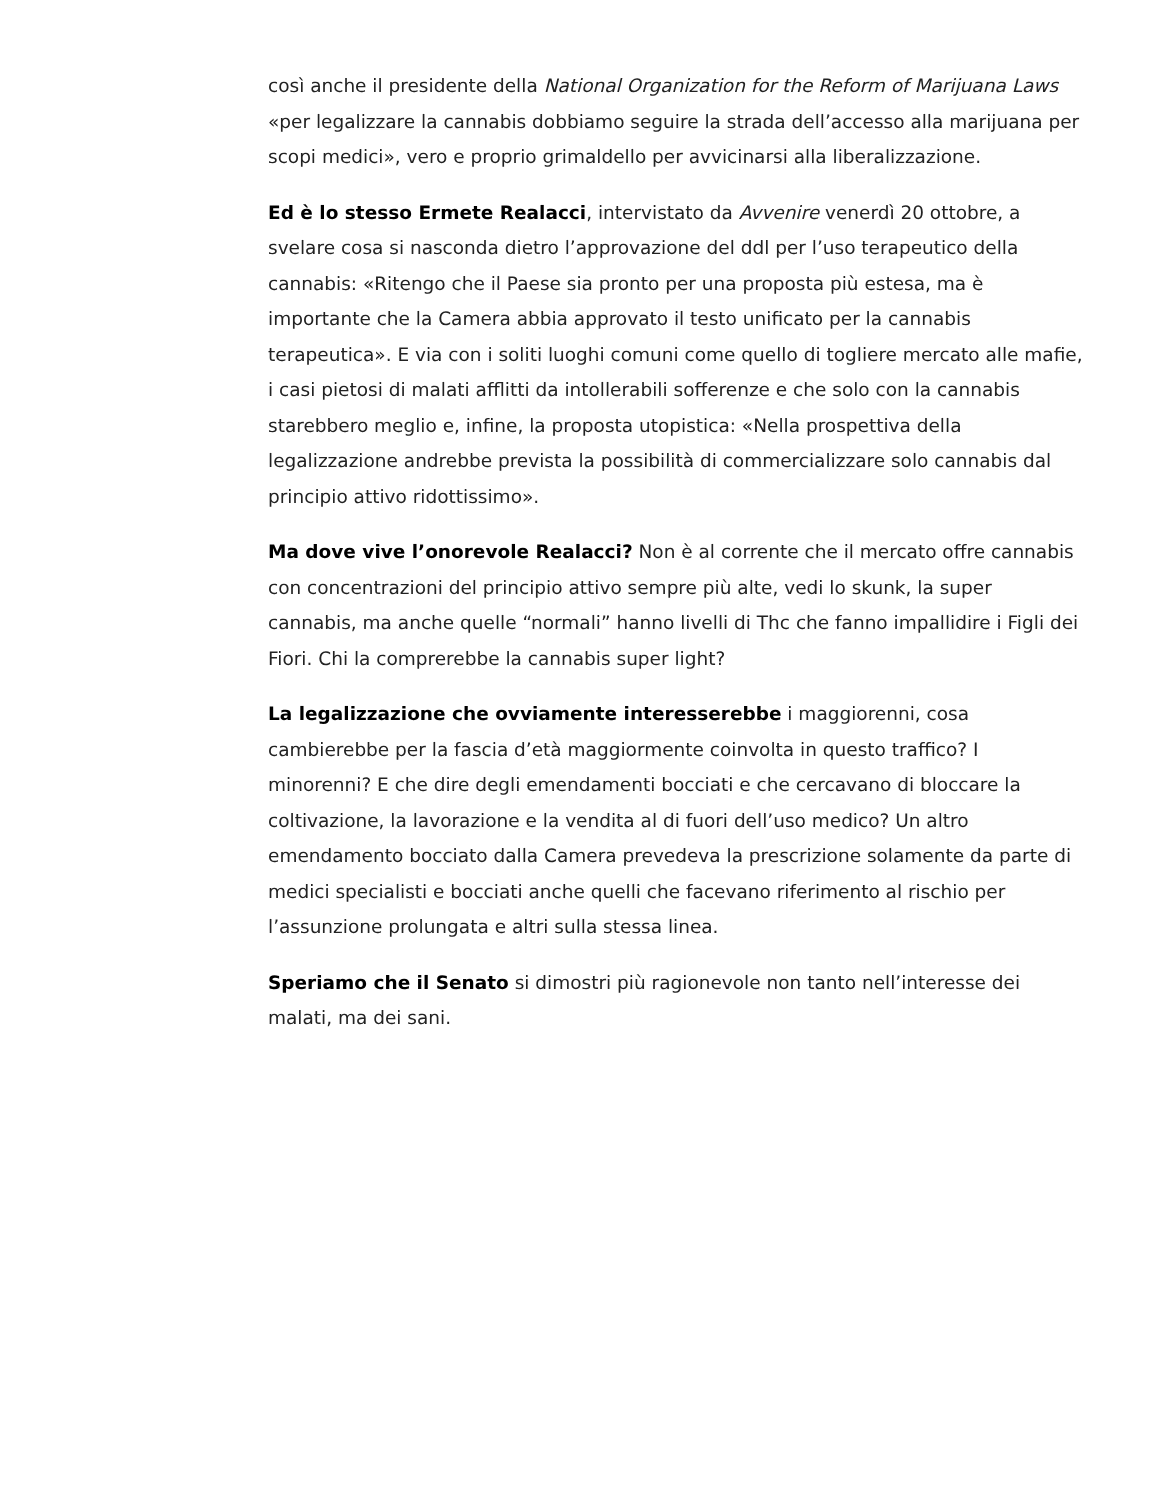così anche il presidente della National Organization for the Reform of Marijuana Laws «per legalizzare la cannabis dobbiamo seguire la strada dell’accesso alla marijuana per scopi medici», vero e proprio grimaldello per avvicinarsi alla liberalizzazione.
Ed è lo stesso Ermete Realacci, intervistato da Avvenire venerdì 20 ottobre, a svelare cosa si nasconda dietro l’approvazione del ddl per l’uso terapeutico della cannabis: «Ritengo che il Paese sia pronto per una proposta più estesa, ma è importante che la Camera abbia approvato il testo unificato per la cannabis terapeutica». E via con i soliti luoghi comuni come quello di togliere mercato alle mafie, i casi pietosi di malati afflitti da intollerabili sofferenze e che solo con la cannabis starebbero meglio e, infine, la proposta utopistica: «Nella prospettiva della legalizzazione andrebbe prevista la possibilità di commercializzare solo cannabis dal principio attivo ridottissimo».
Ma dove vive l’onorevole Realacci? Non è al corrente che il mercato offre cannabis con concentrazioni del principio attivo sempre più alte, vedi lo skunk, la super cannabis, ma anche quelle “normali” hanno livelli di Thc che fanno impallidire i Figli dei Fiori. Chi la comprerebbe la cannabis super light?
La legalizzazione che ovviamente interesserebbe i maggiorenni, cosa cambierebbe per la fascia d’età maggiormente coinvolta in questo traffico? I minorenni? E che dire degli emendamenti bocciati e che cercavano di bloccare la coltivazione, la lavorazione e la vendita al di fuori dell’uso medico? Un altro emendamento bocciato dalla Camera prevedeva la prescrizione solamente da parte di medici specialisti e bocciati anche quelli che facevano riferimento al rischio per l’assunzione prolungata e altri sulla stessa linea.
Speriamo che il Senato si dimostri più ragionevole non tanto nell’interesse dei malati, ma dei sani.